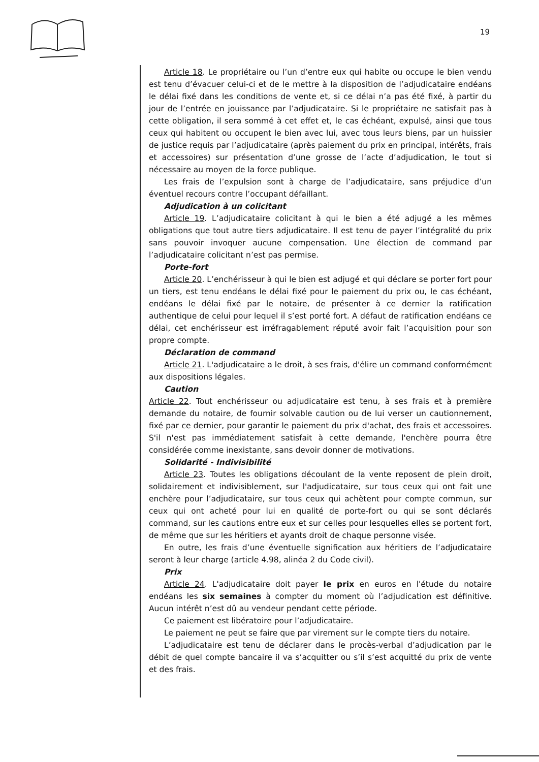19
Article 18. Le propriétaire ou l’un d’entre eux qui habite ou occupe le bien vendu est tenu d’évacuer celui-ci et de le mettre à la disposition de l’adjudicataire endéans le délai fixé dans les conditions de vente et, si ce délai n’a pas été fixé, à partir du jour de l’entrée en jouissance par l’adjudicataire. Si le propriétaire ne satisfait pas à cette obligation, il sera sommé à cet effet et, le cas échéant, expulsé, ainsi que tous ceux qui habitent ou occupent le bien avec lui, avec tous leurs biens, par un huissier de justice requis par l’adjudicataire (après paiement du prix en principal, intérêts, frais et accessoires) sur présentation d’une grosse de l’acte d’adjudication, le tout si nécessaire au moyen de la force publique.
Les frais de l’expulsion sont à charge de l’adjudicataire, sans préjudice d’un éventuel recours contre l’occupant défaillant.
Adjudication à un colicitant
Article 19. L’adjudicataire colicitant à qui le bien a été adjugé a les mêmes obligations que tout autre tiers adjudicataire. Il est tenu de payer l’intégralité du prix sans pouvoir invoquer aucune compensation. Une élection de command par l’adjudicataire colicitant n’est pas permise.
Porte-fort
Article 20. L’enchérisseur à qui le bien est adjugé et qui déclare se porter fort pour un tiers, est tenu endéans le délai fixé pour le paiement du prix ou, le cas échéant, endéans le délai fixé par le notaire, de présenter à ce dernier la ratification authentique de celui pour lequel il s’est porté fort. A défaut de ratification endéans ce délai, cet enchérisseur est irréfragablement réputé avoir fait l’acquisition pour son propre compte.
Déclaration de command
Article 21. L'adjudicataire a le droit, à ses frais, d'élire un command conformément aux dispositions légales.
Caution
Article 22. Tout enchérisseur ou adjudicataire est tenu, à ses frais et à première demande du notaire, de fournir solvable caution ou de lui verser un cautionnement, fixé par ce dernier, pour garantir le paiement du prix d'achat, des frais et accessoires. S'il n'est pas immédiatement satisfait à cette demande, l'enchère pourra être considérée comme inexistante, sans devoir donner de motivations.
Solidarité - Indivisibilité
Article 23. Toutes les obligations découlant de la vente reposent de plein droit, solidairement et indivisiblement, sur l'adjudicataire, sur tous ceux qui ont fait une enchère pour l’adjudicataire, sur tous ceux qui achètent pour compte commun, sur ceux qui ont acheté pour lui en qualité de porte-fort ou qui se sont déclarés command, sur les cautions entre eux et sur celles pour lesquelles elles se portent fort, de même que sur les héritiers et ayants droit de chaque personne visée.
En outre, les frais d’une éventuelle signification aux héritiers de l’adjudicataire seront à leur charge (article 4.98, alinéa 2 du Code civil).
Prix
Article 24. L'adjudicataire doit payer le prix en euros en l'étude du notaire endéans les six semaines à compter du moment où l’adjudication est définitive. Aucun intérêt n’est dû au vendeur pendant cette période.
Ce paiement est libératoire pour l’adjudicataire.
Le paiement ne peut se faire que par virement sur le compte tiers du notaire.
L’adjudicataire est tenu de déclarer dans le procès-verbal d’adjudication par le débit de quel compte bancaire il va s’acquitter ou s’il s’est acquitté du prix de vente et des frais.